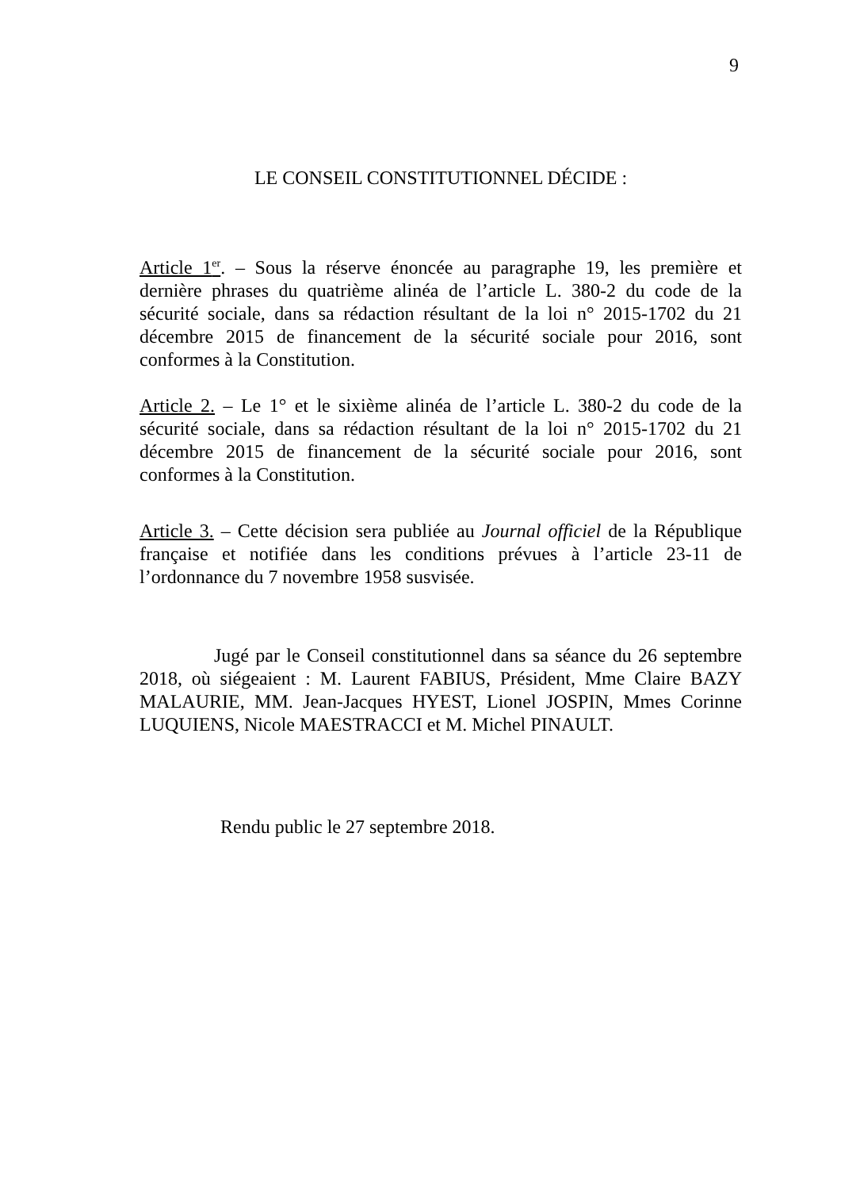9
LE CONSEIL CONSTITUTIONNEL DÉCIDE :
Article 1<sup>er</sup>. – Sous la réserve énoncée au paragraphe 19, les première et dernière phrases du quatrième alinéa de l’article L. 380-2 du code de la sécurité sociale, dans sa rédaction résultant de la loi n° 2015-1702 du 21 décembre 2015 de financement de la sécurité sociale pour 2016, sont conformes à la Constitution.
Article 2. – Le 1° et le sixième alinéa de l’article L. 380-2 du code de la sécurité sociale, dans sa rédaction résultant de la loi n° 2015-1702 du 21 décembre 2015 de financement de la sécurité sociale pour 2016, sont conformes à la Constitution.
Article 3. – Cette décision sera publiée au Journal officiel de la République française et notifiée dans les conditions prévues à l’article 23-11 de l’ordonnance du 7 novembre 1958 susvisée.
Jugé par le Conseil constitutionnel dans sa séance du 26 septembre 2018, où siégeaient : M. Laurent FABIUS, Président, Mme Claire BAZY MALAURIE, MM. Jean-Jacques HYEST, Lionel JOSPIN, Mmes Corinne LUQUIENS, Nicole MAESTRACCI et M. Michel PINAULT.
Rendu public le 27 septembre 2018.